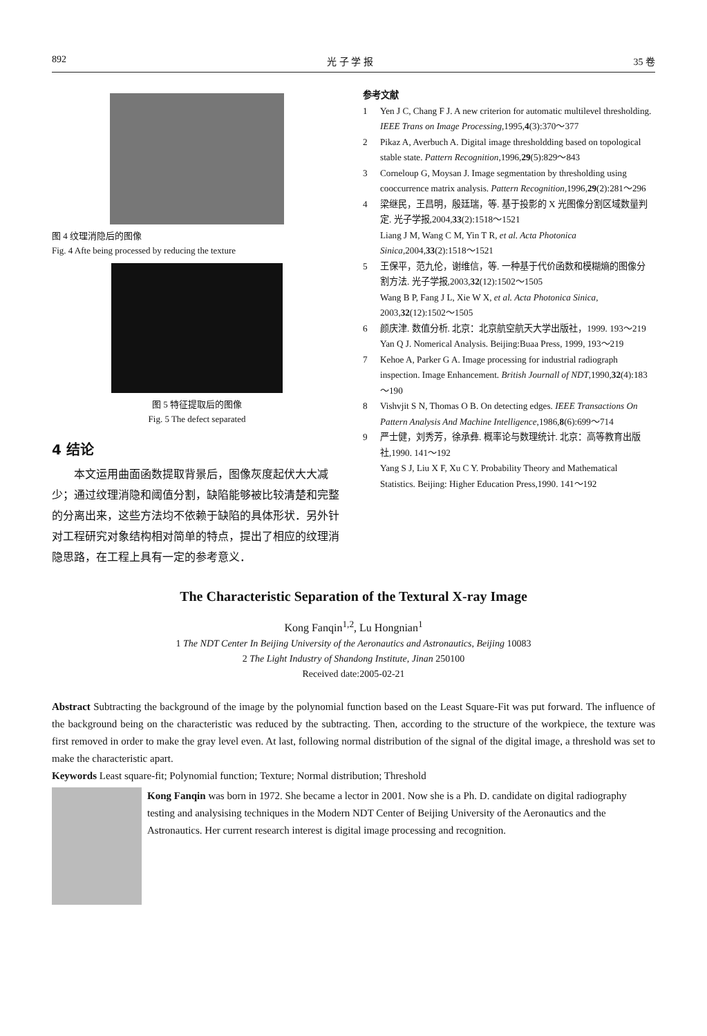892 光 子 学 报 35 卷
图 4 纹理消隐后的图像
Fig. 4 Afte being processed by reducing the texture
图 5 特征提取后的图像
Fig. 5 The defect separated
4 结论
本文运用曲面函数提取背景后，图像灰度起伏大大减少；通过纹理消隐和阈值分割，缺陷能够被比较清楚和完整的分离出来，这些方法均不依赖于缺陷的具体形状．另外针对工程研究对象结构相对简单的特点，提出了相应的纹理消隐思路，在工程上具有一定的参考意义．
参考文献
1 Yen J C, Chang F J. A new criterion for automatic multilevel thresholding. IEEE Trans on Image Processing,1995,4(3):370～377
2 Pikaz A, Averbuch A. Digital image thresholdding based on topological stable state. Pattern Recognition,1996,29(5):829～843
3 Corneloup G, Moysan J. Image segmentation by thresholding using cooccurrence matrix analysis. Pattern Recognition,1996,29(2):281～296
4 梁继民，王昌明，殷廷瑞，等. 基于投影的 X 光图像分割区域数量判定. 光子学报,2004,33(2):1518～1521
Liang J M, Wang C M, Yin T R, et al. Acta Photonica Sinica,2004,33(2):1518～1521
5 王保平，范九伦，谢维信，等. 一种基于代价函数和模糊熵的图像分割方法. 光子学报,2003,32(12):1502～1505
Wang B P, Fang J L, Xie W X, et al. Acta Photonica Sinica, 2003,32(12):1502～1505
6 颜庆津. 数值分析. 北京：北京航空航天大学出版社，1999. 193～219
Yan Q J. Nomerical Analysis. Beijing:Buaa Press, 1999, 193～219
7 Kehoe A, Parker G A. Image processing for industrial radiograph inspection. Image Enhancement. British Journall of NDT,1990,32(4):183～190
8 Vishvjit S N, Thomas O B. On detecting edges. IEEE Transactions On Pattern Analysis And Machine Intelligence,1986,8(6):699～714
9 严士健，刘秀芳，徐承彝. 概率论与数理统计. 北京：高等教育出版社,1990. 141～192
Yang S J, Liu X F, Xu C Y. Probability Theory and Mathematical Statistics. Beijing: Higher Education Press,1990. 141～192
The Characteristic Separation of the Textural X-ray Image
Kong Fanqin<sup>1,2</sup>, Lu Hongnian<sup>1</sup>
1 The NDT Center In Beijing University of the Aeronautics and Astronautics, Beijing 10083
2 The Light Industry of Shandong Institute, Jinan 250100
Received date:2005-02-21
Abstract Subtracting the background of the image by the polynomial function based on the Least Square-Fit was put forward. The influence of the background being on the characteristic was reduced by the subtracting. Then, according to the structure of the workpiece, the texture was first removed in order to make the gray level even. At last, following normal distribution of the signal of the digital image, a threshold was set to make the characteristic apart.
Keywords Least square-fit; Polynomial function; Texture; Normal distribution; Threshold
Kong Fanqin was born in 1972. She became a lector in 2001. Now she is a Ph. D. candidate on digital radiography testing and analysising techniques in the Modern NDT Center of Beijing University of the Aeronautics and the Astronautics. Her current research interest is digital image processing and recognition.